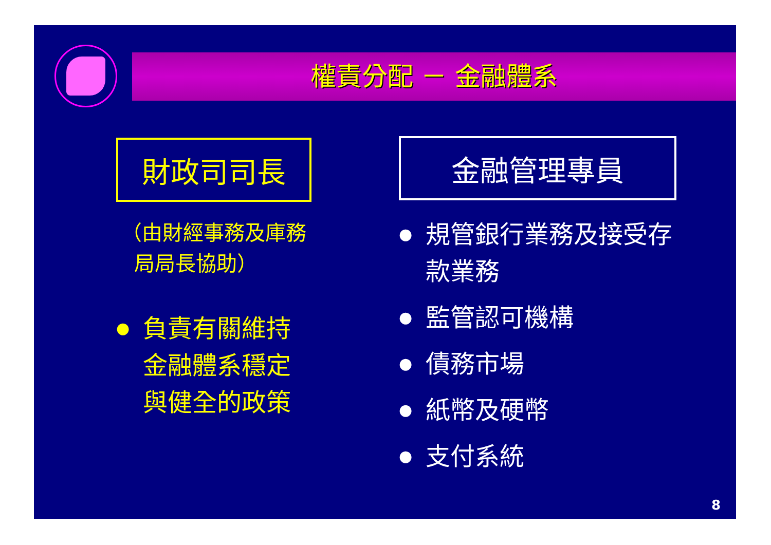權責分配 － 金融體系
財政司司長
（由財經事務及庫務
局局長協助）
● 負責有關維持金融體系穩定與健全的政策
金融管理專員
● 規管銀行業務及接受存款業務
● 監管認可機構
● 債務市場
● 紙幣及硬幣
● 支付系統
8